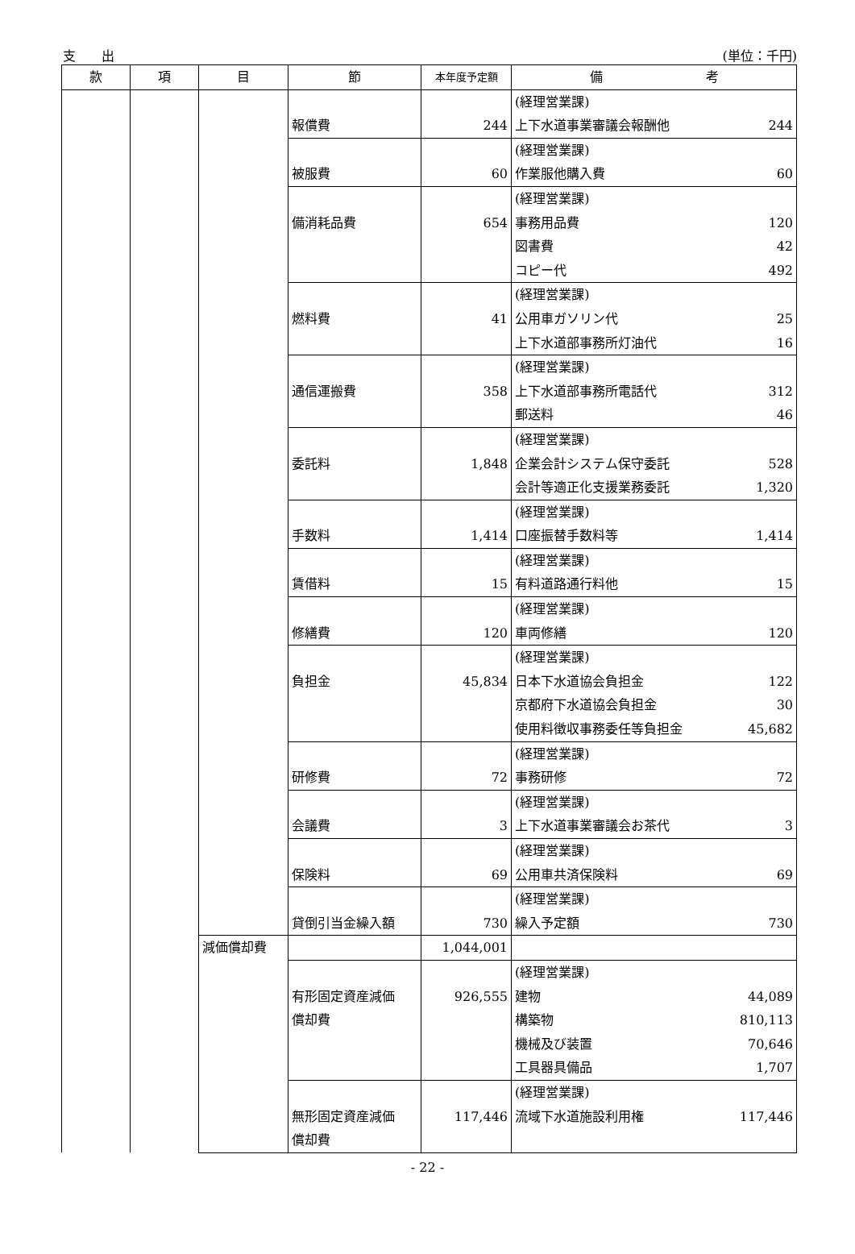支　　出 (単位：千円)
| 款 | 項 | 目 | 節 | 本年度予定額 | 備 考 |
| --- | --- | --- | --- | --- | --- |
| | | | 報償費 | 244 | (経理営業課) 上下水道事業審議会報酬他 244 |
| | | | 被服費 | 60 | (経理営業課) 作業服他購入費 60 |
| | | | 備消耗品費 | 654 | (経理営業課) 事務用品費 120 図書費 42 コピー代 492 |
| | | | 燃料費 | 41 | (経理営業課) 公用車ガソリン代 25 上下水道部事務所灯油代 16 |
| | | | 通信運搬費 | 358 | (経理営業課) 上下水道部事務所電話代 312 郵送料 46 |
| | | | 委託料 | 1,848 | (経理営業課) 企業会計システム保守委託 528 会計等適正化支援業務委託 1,320 |
| | | | 手数料 | 1,414 | (経理営業課) 口座振替手数料等 1,414 |
| | | | 賃借料 | 15 | (経理営業課) 有料道路通行料他 15 |
| | | | 修繕費 | 120 | (経理営業課) 車両修繕 120 |
| | | | 負担金 | 45,834 | (経理営業課) 日本下水道協会負担金 122 京都府下水道協会負担金 30 使用料徴収事務委任等負担金 45,682 |
| | | | 研修費 | 72 | (経理営業課) 事務研修 72 |
| | | | 会議費 | 3 | (経理営業課) 上下水道事業審議会お茶代 3 |
| | | | 保険料 | 69 | (経理営業課) 公用車共済保険料 69 |
| | | | 貸倒引当金繰入額 | 730 | (経理営業課) 繰入予定額 730 |
| | | 減価償却費 | | 1,044,001 | |
| | | | 有形固定資産減価 償却費 | 926,555 | (経理営業課) 建物 44,089 構築物 810,113 機械及び装置 70,646 工具器具備品 1,707 |
| | | | 無形固定資産減価 償却費 | 117,446 | (経理営業課) 流域下水道施設利用権 117,446 |
- 22 -